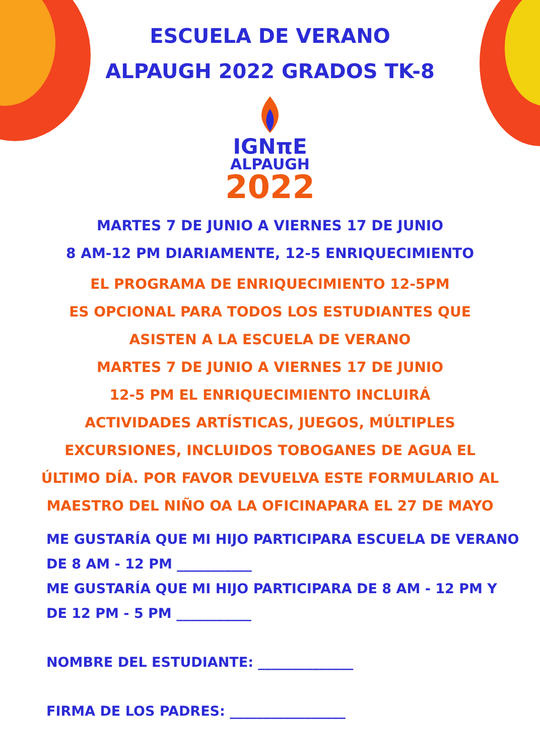ESCUELA DE VERANO
ALPAUGH 2022 GRADOS TK-8
IGNπE
ALPAUGH
2022
MARTES 7 DE JUNIO A VIERNES 17 DE JUNIO
8 AM-12 PM DIARIAMENTE, 12-5 ENRIQUECIMIENTO
EL PROGRAMA DE ENRIQUECIMIENTO 12-5PM
ES OPCIONAL PARA TODOS LOS ESTUDIANTES QUE
ASISTEN A LA ESCUELA DE VERANO
MARTES 7 DE JUNIO A VIERNES 17 DE JUNIO
12-5 PM EL ENRIQUECIMIENTO INCLUIRÁ
ACTIVIDADES ARTÍSTICAS, JUEGOS, MÚLTIPLES
EXCURSIONES, INCLUIDOS TOBOGANES DE AGUA EL
ÚLTIMO DÍA. POR FAVOR DEVUELVA ESTE FORMULARIO AL
MAESTRO DEL NIÑO OA LA OFICINAPARA EL 27 DE MAYO
ME GUSTARÍA QUE MI HIJO PARTICIPARA ESCUELA DE VERANO
DE 8 AM - 12 PM ___________
ME GUSTARÍA QUE MI HIJO PARTICIPARA DE 8 AM - 12 PM Y
DE 12 PM - 5 PM ___________
NOMBRE DEL ESTUDIANTE: ______________
FIRMA DE LOS PADRES: _________________